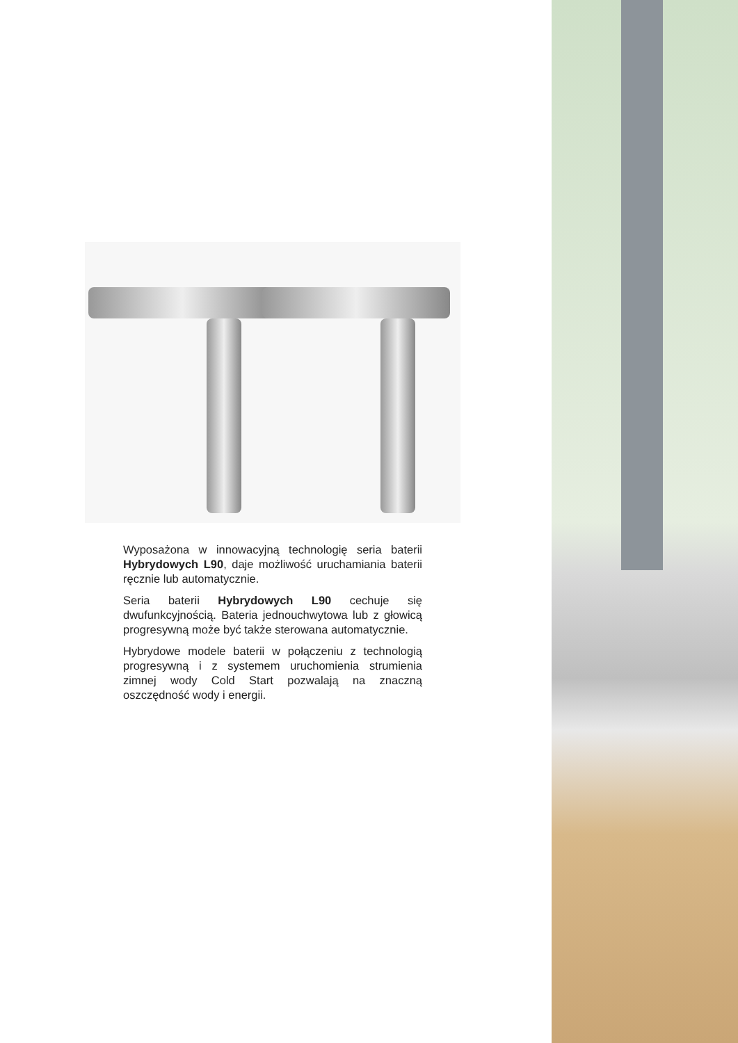Wyposażona w innowacyjną technologię seria baterii Hybrydowych L90, daje możliwość uruchamiania baterii ręcznie lub automatycznie.
Seria baterii Hybrydowych L90 cechuje się dwufunkcyjnością. Bateria jednouchwytowa lub z głowicą progresywną może być także sterowana automatycznie.
Hybrydowe modele baterii w połączeniu z technologią progresywną i z systemem uruchomienia strumienia zimnej wody Cold Start pozwalają na znaczną oszczędność wody i energii.